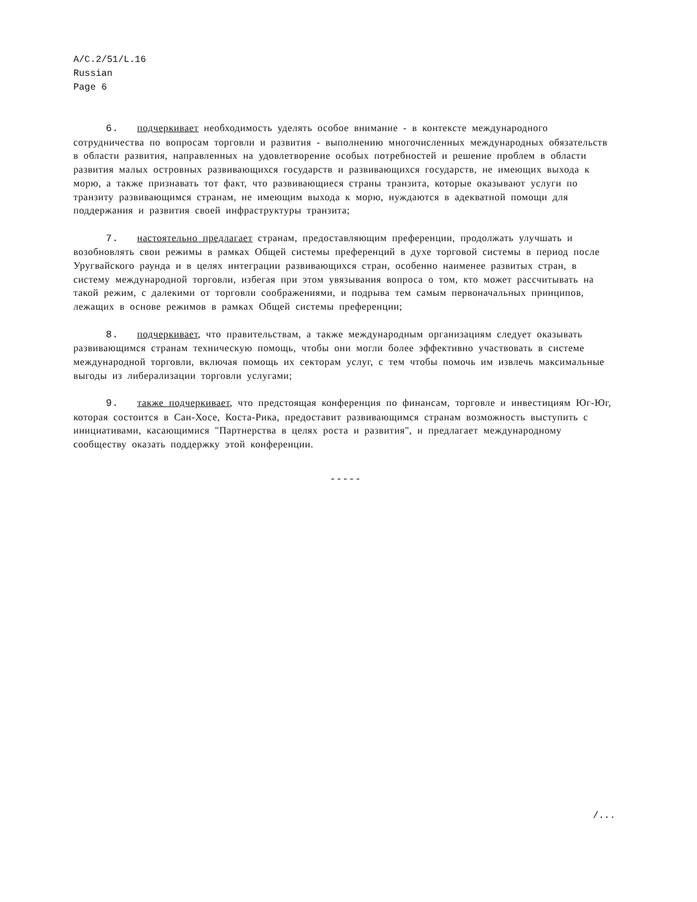A/C.2/51/L.16
Russian
Page 6
6. подчеркивает необходимость уделять особое внимание - в контексте международного сотрудничества по вопросам торговли и развития - выполнению многочисленных международных обязательств в области развития, направленных на удовлетворение особых потребностей и решение проблем в области развития малых островных развивающихся государств и развивающихся государств, не имеющих выхода к морю, а также признавать тот факт, что развивающиеся страны транзита, которые оказывают услуги по транзиту развивающимся странам, не имеющим выхода к морю, нуждаются в адекватной помощи для поддержания и развития своей инфраструктуры транзита;
7. настоятельно предлагает странам, предоставляющим преференции, продолжать улучшать и возобновлять свои режимы в рамках Общей системы преференций в духе торговой системы в период после Уругвайского раунда и в целях интеграции развивающихся стран, особенно наименее развитых стран, в систему международной торговли, избегая при этом увязывания вопроса о том, кто может рассчитывать на такой режим, с далекими от торговли соображениями, и подрыва тем самым первоначальных принципов, лежащих в основе режимов в рамках Общей системы преференции;
8. подчеркивает, что правительствам, а также международным организациям следует оказывать развивающимся странам техническую помощь, чтобы они могли более эффективно участвовать в системе международной торговли, включая помощь их секторам услуг, с тем чтобы помочь им извлечь максимальные выгоды из либерализации торговли услугами;
9. также подчеркивает, что предстоящая конференция по финансам, торговле и инвестициям Юг-Юг, которая состоится в Сан-Хосе, Коста-Рика, предоставит развивающимся странам возможность выступить с инициативами, касающимися "Партнерства в целях роста и развития", и предлагает международному сообществу оказать поддержку этой конференции.
-----
/...